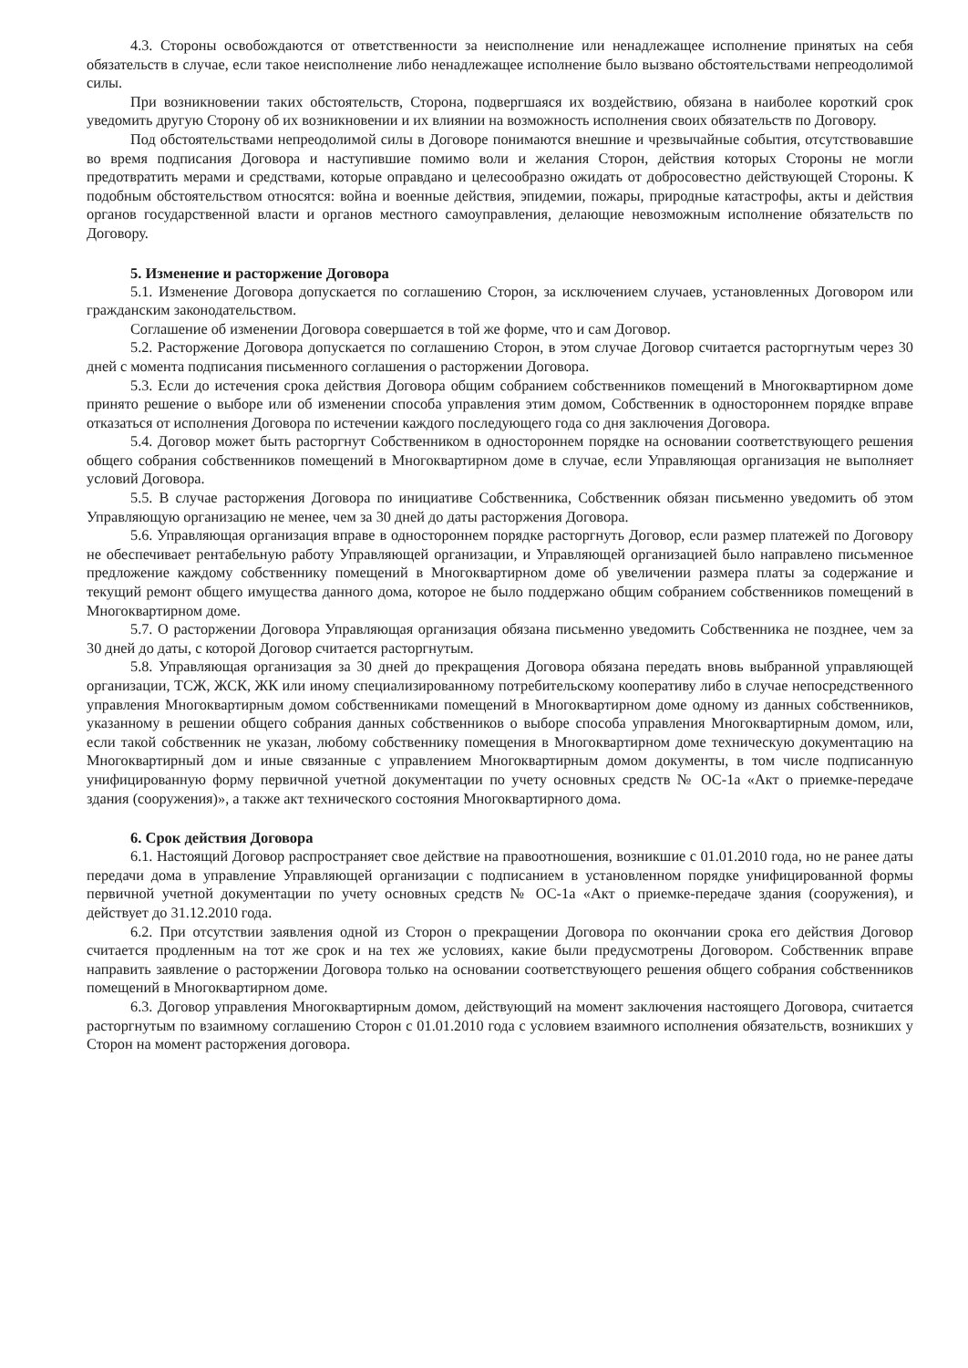4.3. Стороны освобождаются от ответственности за неисполнение или ненадлежащее исполнение принятых на себя обязательств в случае, если такое неисполнение либо ненадлежащее исполнение было вызвано обстоятельствами непреодолимой силы.
При возникновении таких обстоятельств, Сторона, подвергшаяся их воздействию, обязана в наиболее короткий срок уведомить другую Сторону об их возникновении и их влиянии на возможность исполнения своих обязательств по Договору.
Под обстоятельствами непреодолимой силы в Договоре понимаются внешние и чрезвычайные события, отсутствовавшие во время подписания Договора и наступившие помимо воли и желания Сторон, действия которых Стороны не могли предотвратить мерами и средствами, которые оправдано и целесообразно ожидать от добросовестно действующей Стороны. К подобным обстоятельством относятся: война и военные действия, эпидемии, пожары, природные катастрофы, акты и действия органов государственной власти и органов местного самоуправления, делающие невозможным исполнение обязательств по Договору.
5. Изменение и расторжение Договора
5.1. Изменение Договора допускается по соглашению Сторон, за исключением случаев, установленных Договором или гражданским законодательством.
Соглашение об изменении Договора совершается в той же форме, что и сам Договор.
5.2. Расторжение Договора допускается по соглашению Сторон, в этом случае Договор считается расторгнутым через 30 дней с момента подписания письменного соглашения о расторжении Договора.
5.3. Если до истечения срока действия Договора общим собранием собственников помещений в Многоквартирном доме принято решение о выборе или об изменении способа управления этим домом, Собственник в одностороннем порядке вправе отказаться от исполнения Договора по истечении каждого последующего года со дня заключения Договора.
5.4. Договор может быть расторгнут Собственником в одностороннем порядке на основании соответствующего решения общего собрания собственников помещений в Многоквартирном доме в случае, если Управляющая организация не выполняет условий Договора.
5.5. В случае расторжения Договора по инициативе Собственника, Собственник обязан письменно уведомить об этом Управляющую организацию не менее, чем за 30 дней до даты расторжения Договора.
5.6. Управляющая организация вправе в одностороннем порядке расторгнуть Договор, если размер платежей по Договору не обеспечивает рентабельную работу Управляющей организации, и Управляющей организацией было направлено письменное предложение каждому собственнику помещений в Многоквартирном доме об увеличении размера платы за содержание и текущий ремонт общего имущества данного дома, которое не было поддержано общим собранием собственников помещений в Многоквартирном доме.
5.7. О расторжении Договора Управляющая организация обязана письменно уведомить Собственника не позднее, чем за 30 дней до даты, с которой Договор считается расторгнутым.
5.8. Управляющая организация за 30 дней до прекращения Договора обязана передать вновь выбранной управляющей организации, ТСЖ, ЖСК, ЖК или иному специализированному потребительскому кооперативу либо в случае непосредственного управления Многоквартирным домом собственниками помещений в Многоквартирном доме одному из данных собственников, указанному в решении общего собрания данных собственников о выборе способа управления Многоквартирным домом, или, если такой собственник не указан, любому собственнику помещения в Многоквартирном доме техническую документацию на Многоквартирный дом и иные связанные с управлением Многоквартирным домом документы, в том числе подписанную унифицированную форму первичной учетной документации по учету основных средств № ОС-1а «Акт о приемке-передаче здания (сооружения)», а также акт технического состояния Многоквартирного дома.
6. Срок действия Договора
6.1. Настоящий Договор распространяет свое действие на правоотношения, возникшие с 01.01.2010 года, но не ранее даты передачи дома в управление Управляющей организации с подписанием в установленном порядке унифицированной формы первичной учетной документации по учету основных средств № ОС-1а «Акт о приемке-передаче здания (сооружения), и действует до 31.12.2010 года.
6.2. При отсутствии заявления одной из Сторон о прекращении Договора по окончании срока его действия Договор считается продленным на тот же срок и на тех же условиях, какие были предусмотрены Договором. Собственник вправе направить заявление о расторжении Договора только на основании соответствующего решения общего собрания собственников помещений в Многоквартирном доме.
6.3. Договор управления Многоквартирным домом, действующий на момент заключения настоящего Договора, считается расторгнутым по взаимному соглашению Сторон с 01.01.2010 года с условием взаимного исполнения обязательств, возникших у Сторон на момент расторжения договора.